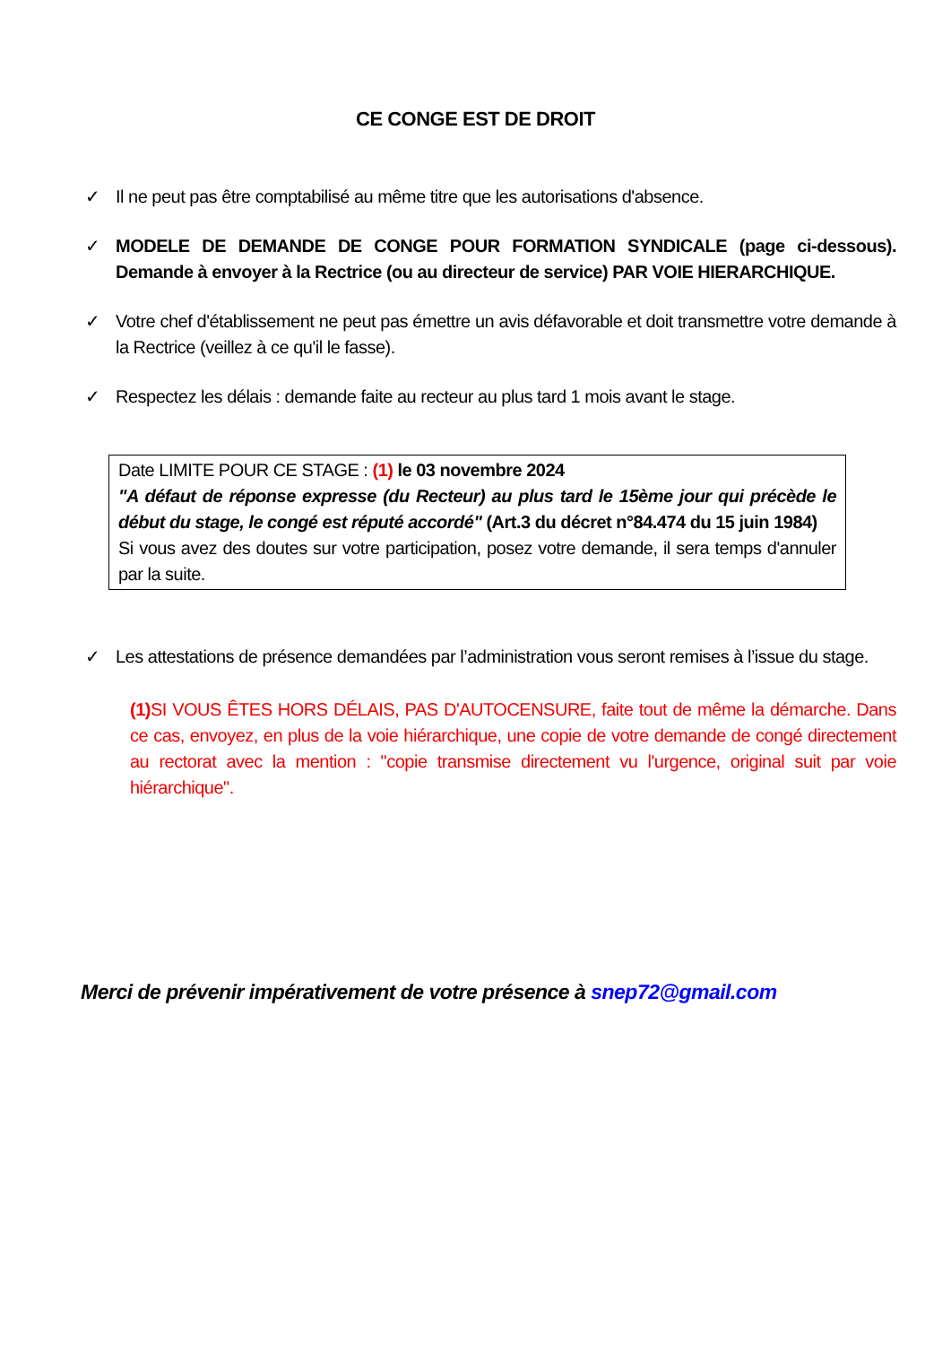CE CONGE EST DE DROIT
✓ Il ne peut pas être comptabilisé au même titre que les autorisations d'absence.
✓ MODELE DE DEMANDE DE CONGE POUR FORMATION SYNDICALE (page ci-dessous). Demande à envoyer à la Rectrice (ou au directeur de service) PAR VOIE HIERARCHIQUE.
✓ Votre chef d'établissement ne peut pas émettre un avis défavorable et doit transmettre votre demande à la Rectrice (veillez à ce qu'il le fasse).
✓ Respectez les délais : demande faite au recteur au plus tard 1 mois avant le stage.
Date LIMITE POUR CE STAGE : (1) le 03 novembre 2024
"A défaut de réponse expresse (du Recteur) au plus tard le 15ème jour qui précède le début du stage, le congé est réputé accordé" (Art.3 du décret n°84.474 du 15 juin 1984)
Si vous avez des doutes sur votre participation, posez votre demande, il sera temps d'annuler par la suite.
✓ Les attestations de présence demandées par l’administration vous seront remises à l’issue du stage.
(1) SI VOUS ÊTES HORS DÉLAIS, PAS D'AUTOCENSURE, faite tout de même la démarche. Dans ce cas, envoyez, en plus de la voie hiérarchique, une copie de votre demande de congé directement au rectorat avec la mention : "copie transmise directement vu l'urgence, original suit par voie hiérarchique".
Merci de prévenir impérativement de votre présence à snep72@gmail.com